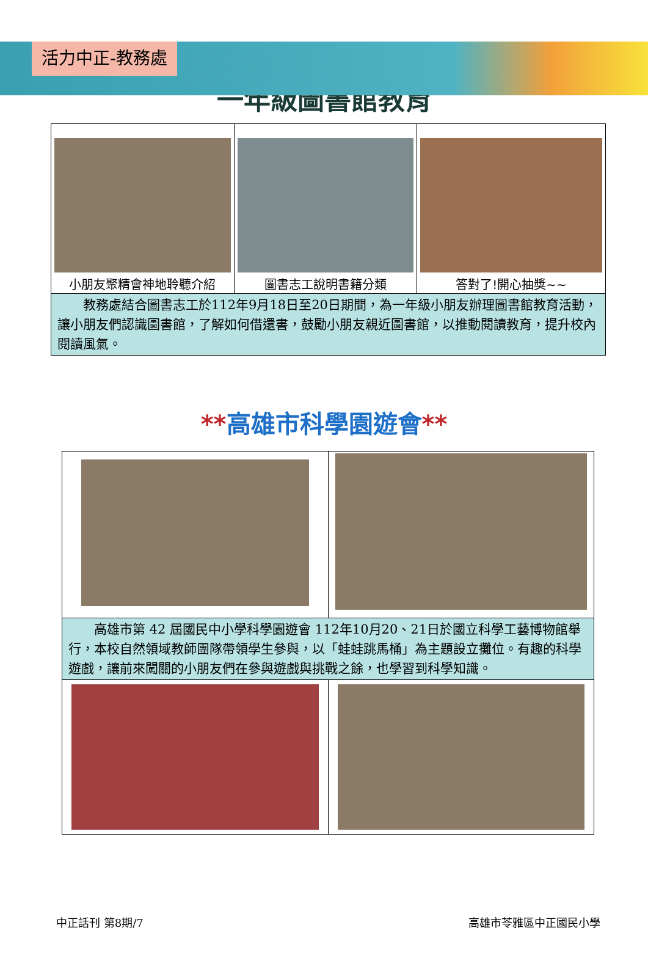活力中正-教務處
一年級圖書館教育
| 小朋友聚精會神地聆聽介紹 | 圖書志工說明書籍分類 | 答對了!開心抽獎~~ |
| 教務處結合圖書志工於112年9月18日至20日期間，為一年級小朋友辦理圖書館教育活動，讓小朋友們認識圖書館，了解如何借還書，鼓勵小朋友親近圖書館，以推動閱讀教育，提升校內閱讀風氣。 | | |
**高雄市科學園遊會**
| 高雄市第 42 屆國民中小學科學園遊會 112年10月20、21日於國立科學工藝博物館舉行，本校自然領域教師團隊帶領學生參與，以「蛙蛙跳馬桶」為主題設立攤位。有趣的科學遊戲，讓前來闖關的小朋友們在參與遊戲與挑戰之餘，也學習到科學知識。 | |
中正話刊 第8期/7 高雄市苓雅區中正國民小學